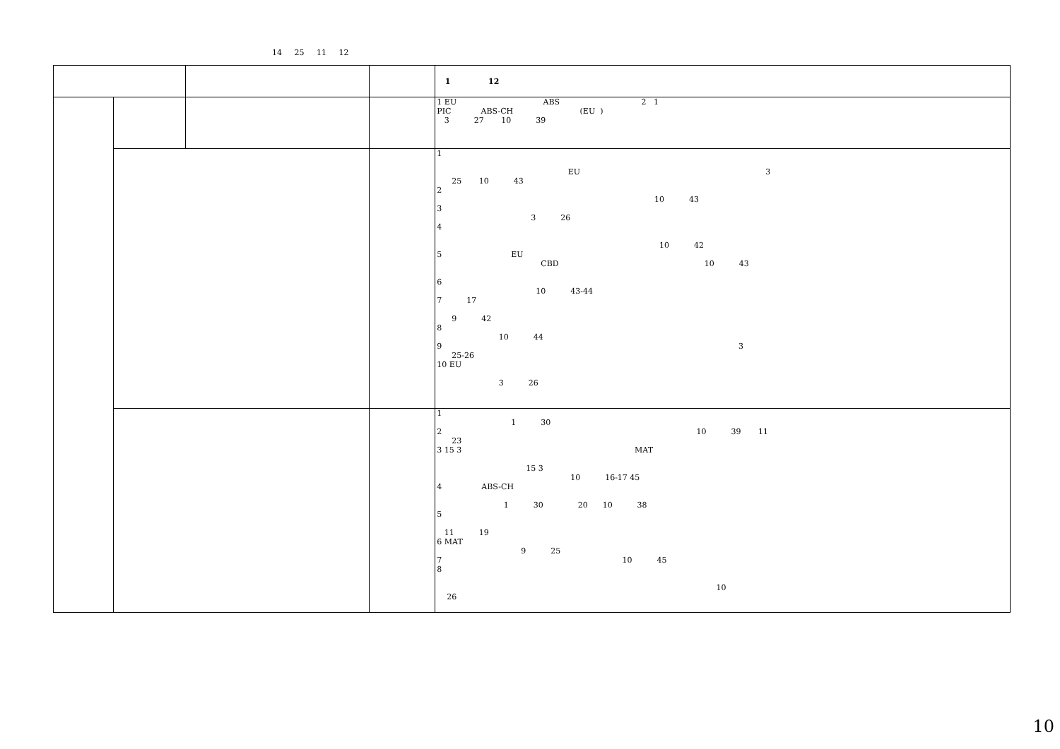14 25 11 12
| | | | | 1 12 |
| --- | --- | --- | --- | --- |
| | | | | 1 EU ABS 2 1 PIC ABS-CH (EU ) 3 27 10 39 |
| | | | | 1 EU 3 25 10 43 2 10 43 3 3 26 4 10 42 5 EU CBD 10 43 6 10 43-44 7 17 9 42 8 10 44 9 3 25-26 10 EU 3 26 |
| | | | | 1 1 30 2 10 39 11 23 3 15 3 MAT 15 3 10 16-17 45 4 ABS-CH 1 30 20 10 38 5 11 19 6 MAT 9 25 7 10 45 8 10 26 |
10